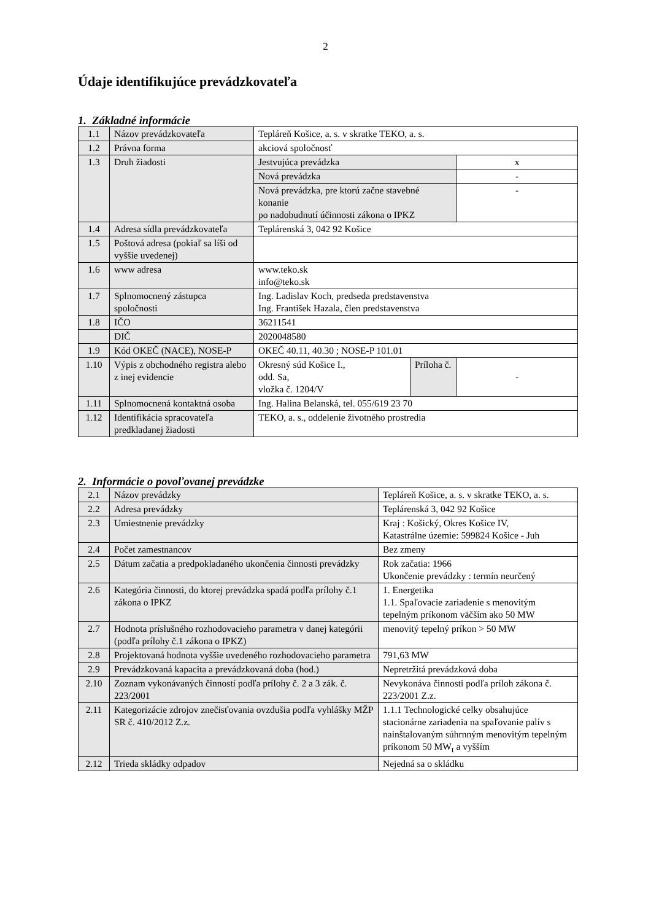2
Údaje identifikujúce prevádzkovateľa
1. Základné informácie
| 1.1 | Názov prevádzkovateľa | Tepláreň Košice, a. s. v skratke TEKO, a. s. | | |
| 1.2 | Právna forma | akciová spoločnosť | | |
| 1.3 | Druh žiadosti | Jestvujúca prevádzka | | x |
| | | Nová prevádzka | | - |
| | | Nová prevádzka, pre ktorú začne stavebné konanie po nadobudnutí účinnosti zákona o IPKZ | | - |
| 1.4 | Adresa sídla prevádzkovateľa | Teplárenská 3, 042 92 Košice | | |
| 1.5 | Poštová adresa (pokiaľ sa líši od vyššie uvedenej) | | | |
| 1.6 | www adresa | www.teko.sk info@teko.sk | | |
| 1.7 | Splnomocnený zástupca spoločnosti | Ing. Ladislav Koch, predseda predstavenstva Ing. František Hazala, člen predstavenstva | | |
| 1.8 | IČO | 36211541 | | |
| | DIČ | 2020048580 | | |
| 1.9 | Kód OKEČ (NACE), NOSE-P | OKEČ 40.11, 40.30 ; NOSE-P 101.01 | | |
| 1.10 | Výpis z obchodného registra alebo z inej evidencie | Okresný súd Košice I., odd. Sa, vložka č. 1204/V | Príloha č. | - |
| 1.11 | Splnomocnená kontaktná osoba | Ing. Halina Belanská, tel. 055/619 23 70 | | |
| 1.12 | Identifikácia spracovateľa predkladanej žiadosti | TEKO, a. s., oddelenie životného prostredia | | |
2. Informácie o povoľovanej prevádzke
| 2.1 | Názov prevádzky | Tepláreň Košice, a. s. v skratke TEKO, a. s. |
| 2.2 | Adresa prevádzky | Teplárenská 3, 042 92 Košice |
| 2.3 | Umiestnenie prevádzky | Kraj : Košický, Okres Košice IV, Katastrálne územie: 599824 Košice - Juh |
| 2.4 | Počet zamestnancov | Bez zmeny |
| 2.5 | Dátum začatia a predpokladaného ukončenia činnosti prevádzky | Rok začatia: 1966 Ukončenie prevádzky : termín neurčený |
| 2.6 | Kategória činnosti, do ktorej prevádzka spadá podľa prílohy č.1 zákona o IPKZ | 1. Energetika 1.1. Spaľovacie zariadenie s menovitým tepelným príkonom väčším ako 50 MW |
| 2.7 | Hodnota príslušného rozhodovacieho parametra v danej kategórii (podľa prílohy č.1 zákona o IPKZ) | menovitý tepelný príkon > 50 MW |
| 2.8 | Projektovaná hodnota vyššie uvedeného rozhodovacieho parametra | 791,63 MW |
| 2.9 | Prevádzkovaná kapacita a prevádzkovaná doba (hod.) | Nepretržitá prevádzková doba |
| 2.10 | Zoznam vykonávaných činností podľa prílohy č. 2 a 3 zák. č. 223/2001 | Nevykonáva činnosti podľa príloh zákona č. 223/2001 Z.z. |
| 2.11 | Kategorizácie zdrojov znečisťovania ovzdušia podľa vyhlášky MŽP SR č. 410/2012 Z.z. | 1.1.1 Technologické celky obsahujúce stacionárne zariadenia na spaľovanie palív s nainštalovaným súhrnným menovitým tepelným príkonom 50 MW<sub>t</sub> a vyšším |
| 2.12 | Trieda skládky odpadov | Nejedná sa o skládku |